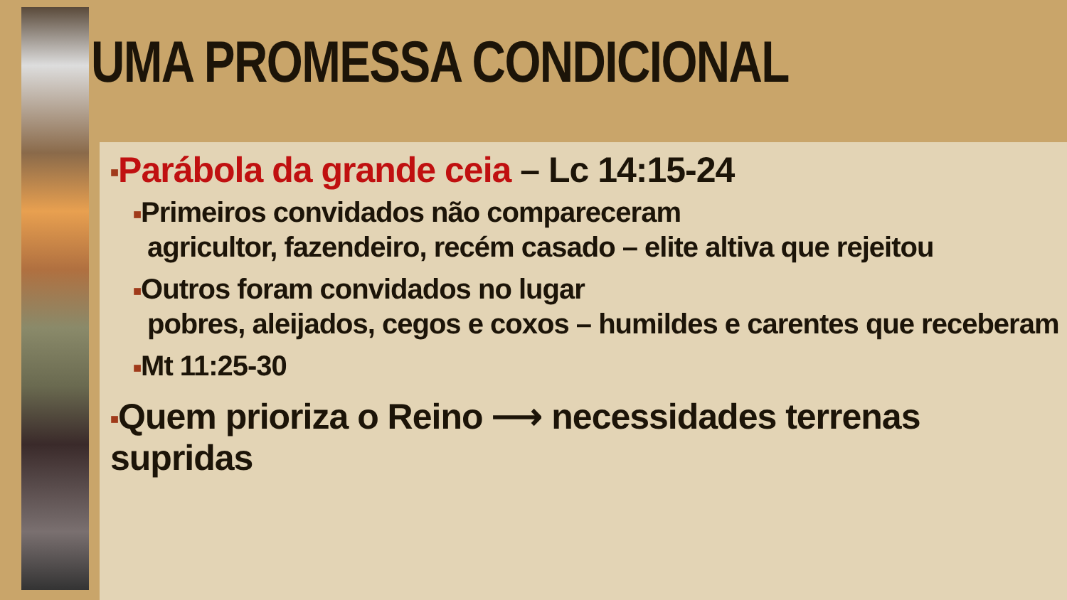UMA PROMESSA CONDICIONAL
■Parábola da grande ceia – Lc 14:15-24
■Primeiros convidados não compareceram
agricultor, fazendeiro, recém casado – elite altiva que rejeitou
■Outros foram convidados no lugar
pobres, aleijados, cegos e coxos – humildes e carentes que receberam
■Mt 11:25-30
■Quem prioriza o Reino ⟶ necessidades terrenas supridas